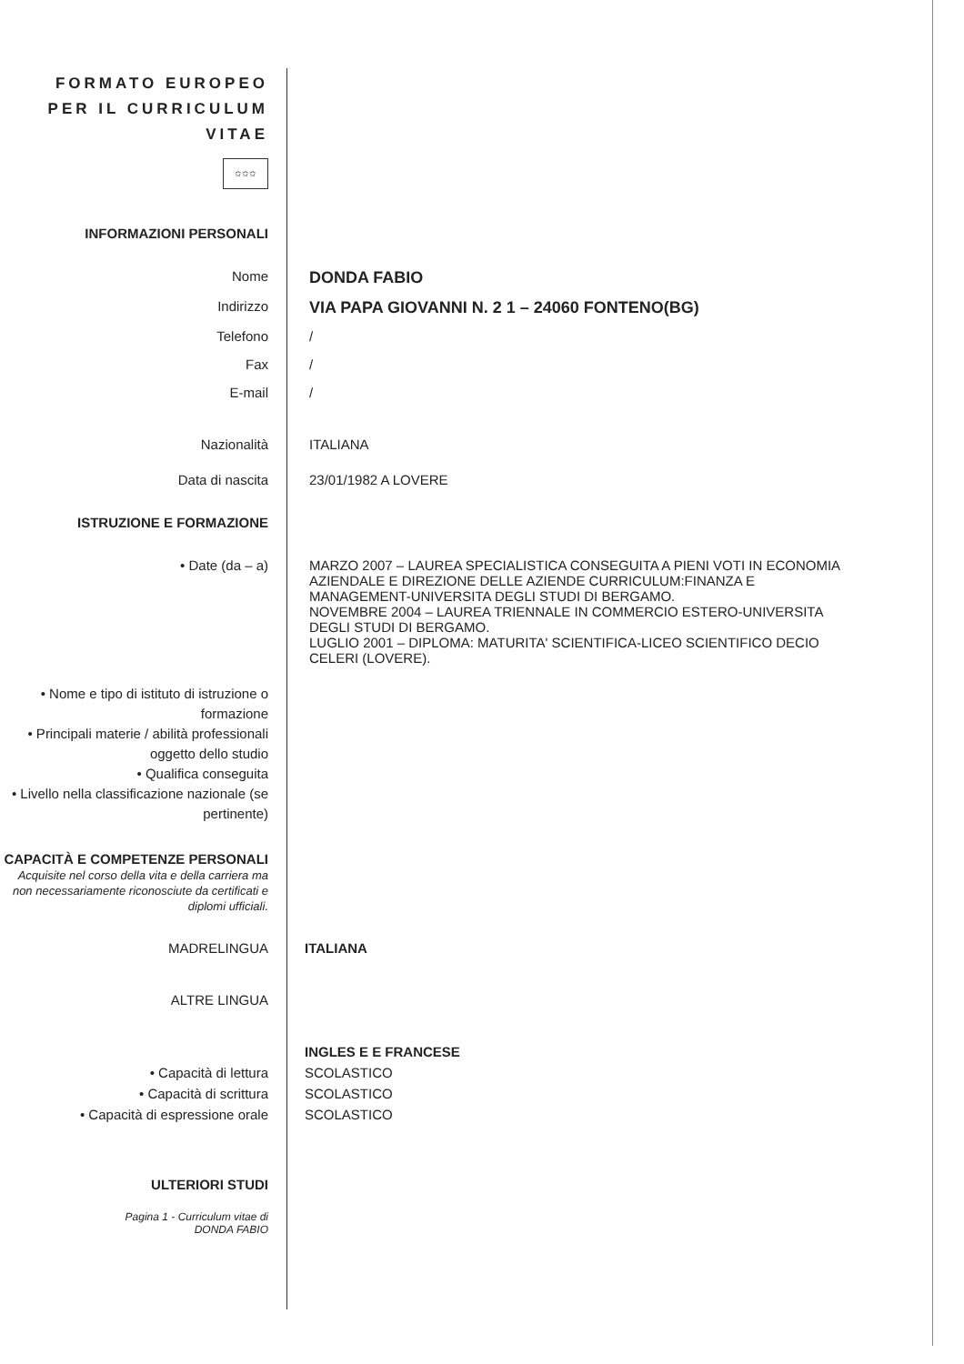FORMATO EUROPEO
PER IL CURRICULUM
VITAE
✩✩✩
INFORMAZIONI PERSONALI
Nome
DONDA FABIO
Indirizzo
VIA PAPA GIOVANNI N. 2 1 – 24060 FONTENO(BG)
Telefono /
Fax /
E-mail /
Nazionalità ITALIANA
Data di nascita 23/01/1982 A LOVERE
ISTRUZIONE E FORMAZIONE
• Date (da – a) MARZO 2007 – LAUREA SPECIALISTICA CONSEGUITA A PIENI VOTI IN ECONOMIA AZIENDALE E DIREZIONE DELLE AZIENDE CURRICULUM:FINANZA E MANAGEMENT-UNIVERSITA DEGLI STUDI DI BERGAMO.
NOVEMBRE 2004 – LAUREA TRIENNALE IN COMMERCIO ESTERO-UNIVERSITA DEGLI STUDI DI BERGAMO.
LUGLIO 2001 – DIPLOMA: MATURITA' SCIENTIFICA-LICEO SCIENTIFICO DECIO CELERI (LOVERE).
• Nome e tipo di istituto di istruzione o formazione
• Principali materie / abilità professionali oggetto dello studio
• Qualifica conseguita
• Livello nella classificazione nazionale (se pertinente)
CAPACITÀ E COMPETENZE PERSONALI
Acquisite nel corso della vita e della carriera ma non necessariamente riconosciute da certificati e diplomi ufficiali.
MADRELINGUA ITALIANA
ALTRE LINGUA
INGLES E E FRANCESE
• Capacità di lettura SCOLASTICO
• Capacità di scrittura SCOLASTICO
• Capacità di espressione orale SCOLASTICO
ULTERIORI STUDI
Pagina 1 - Curriculum vitae di
DONDA FABIO